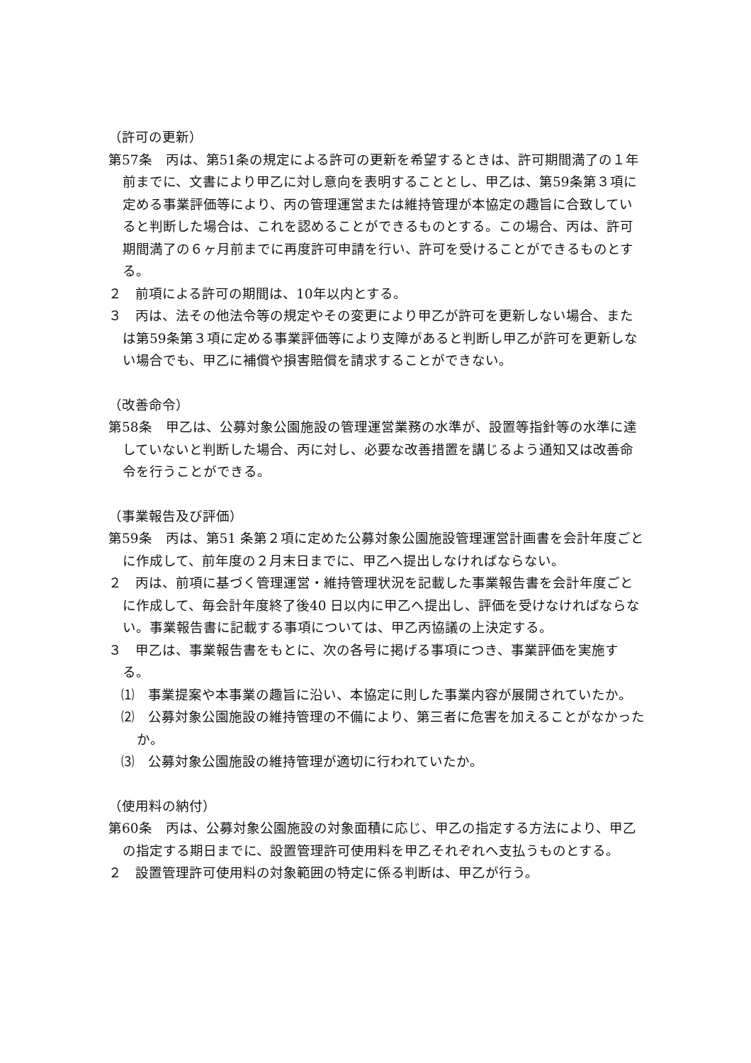（許可の更新）
第57条　丙は、第51条の規定による許可の更新を希望するときは、許可期間満了の１年前までに、文書により甲乙に対し意向を表明することとし、甲乙は、第59条第３項に定める事業評価等により、丙の管理運営または維持管理が本協定の趣旨に合致していると判断した場合は、これを認めることができるものとする。この場合、丙は、許可期間満了の６ヶ月前までに再度許可申請を行い、許可を受けることができるものとする。
２　前項による許可の期間は、10年以内とする。
３　丙は、法その他法令等の規定やその変更により甲乙が許可を更新しない場合、または第59条第３項に定める事業評価等により支障があると判断し甲乙が許可を更新しない場合でも、甲乙に補償や損害賠償を請求することができない。
（改善命令）
第58条　甲乙は、公募対象公園施設の管理運営業務の水準が、設置等指針等の水準に達していないと判断した場合、丙に対し、必要な改善措置を講じるよう通知又は改善命令を行うことができる。
（事業報告及び評価）
第59条　丙は、第51 条第２項に定めた公募対象公園施設管理運営計画書を会計年度ごとに作成して、前年度の２月末日までに、甲乙へ提出しなければならない。
２　丙は、前項に基づく管理運営・維持管理状況を記載した事業報告書を会計年度ごとに作成して、毎会計年度終了後40 日以内に甲乙へ提出し、評価を受けなければならない。事業報告書に記載する事項については、甲乙丙協議の上決定する。
３　甲乙は、事業報告書をもとに、次の各号に掲げる事項につき、事業評価を実施する。
⑴　事業提案や本事業の趣旨に沿い、本協定に則した事業内容が展開されていたか。
⑵　公募対象公園施設の維持管理の不備により、第三者に危害を加えることがなかったか。
⑶　公募対象公園施設の維持管理が適切に行われていたか。
（使用料の納付）
第60条　丙は、公募対象公園施設の対象面積に応じ、甲乙の指定する方法により、甲乙の指定する期日までに、設置管理許可使用料を甲乙それぞれへ支払うものとする。
２　設置管理許可使用料の対象範囲の特定に係る判断は、甲乙が行う。